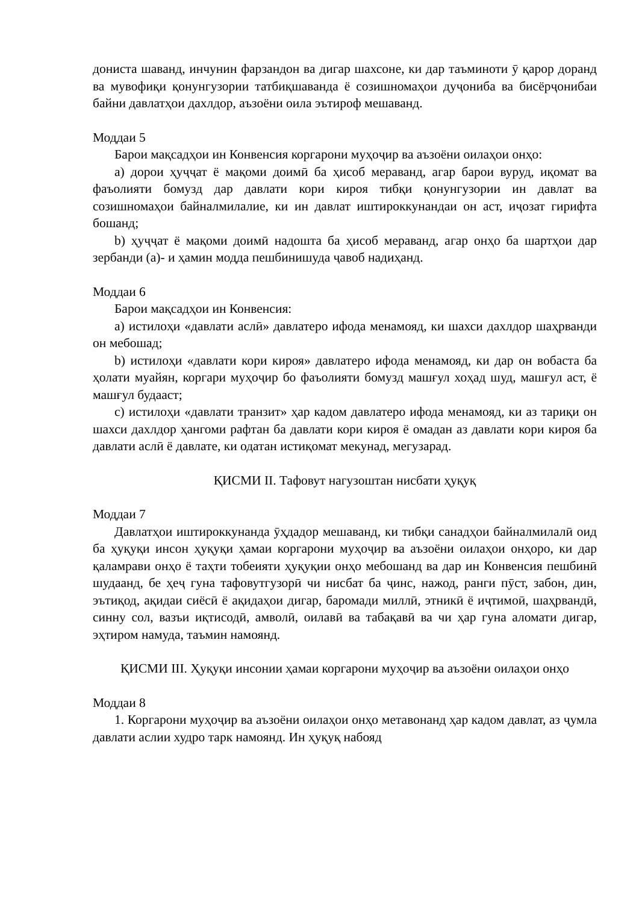дониста шаванд, инчунин фарзандон ва дигар шахсоне, ки дар таъминоти ӯ қарор доранд ва мувофиқи қонунгузории татбиқшаванда ё созишномаҳои дуҷониба ва бисёрҷонибаи байни давлатҳои дахлдор, аъзоёни оила эътироф мешаванд.
Моддаи 5
Барои мақсадҳои ин Конвенсия коргарони муҳоҷир ва аъзоёни оилаҳои онҳо:
a) дорои ҳуҷҷат ё мақоми доимӣ ба ҳисоб мераванд, агар барои вуруд, иқомат ва фаъолияти бомузд дар давлати кори кироя тибқи қонунгузории ин давлат ва созишномаҳои байналмилалие, ки ин давлат иштироккунандаи он аст, иҷозат гирифта бошанд;
b) ҳуҷҷат ё мақоми доимӣ надошта ба ҳисоб мераванд, агар онҳо ба шартҳои дар зербанди (a)- и ҳамин модда пешбинишуда ҷавоб надиҳанд.
Моддаи 6
Барои мақсадҳои ин Конвенсия:
a) истилоҳи «давлати аслӣ» давлатеро ифода менамояд, ки шахси дахлдор шаҳрванди он мебошад;
b) истилоҳи «давлати кори кироя» давлатеро ифода менамояд, ки дар он вобаста ба ҳолати муайян, коргари муҳоҷир бо фаъолияти бомузд машғул хоҳад шуд, машғул аст, ё машғул будааст;
c) истилоҳи «давлати транзит» ҳар кадом давлатеро ифода менамояд, ки аз тариқи он шахси дахлдор ҳангоми рафтан ба давлати кори кироя ё омадан аз давлати кори кироя ба давлати аслӣ ё давлате, ки одатан истиқомат мекунад, мегузарад.
ҚИСМИ II. Тафовут нагузоштан нисбати ҳуқуқ
Моддаи 7
Давлатҳои иштироккунанда ӯҳдадор мешаванд, ки тибқи санадҳои байналмилалӣ оид ба ҳуқуқи инсон ҳуқуқи ҳамаи коргарони муҳоҷир ва аъзоёни оилаҳои онҳоро, ки дар қаламрави онҳо ё таҳти тобеияти ҳуқуқии онҳо мебошанд ва дар ин Конвенсия пешбинӣ шудаанд, бе ҳеҷ гуна тафовутгузорӣ чи нисбат ба ҷинс, нажод, ранги пӯст, забон, дин, эътиқод, ақидаи сиёсӣ ё ақидаҳои дигар, баромади миллӣ, этникӣ ё иҷтимоӣ, шаҳрвандӣ, синну сол, вазъи иқтисодӣ, амволӣ, оилавӣ ва табақавӣ ва чи ҳар гуна аломати дигар, эҳтиром намуда, таъмин намоянд.
ҚИСМИ III. Ҳуқуқи инсонии ҳамаи коргарони муҳоҷир ва аъзоёни оилаҳои онҳо
Моддаи 8
1. Коргарони муҳоҷир ва аъзоёни оилаҳои онҳо метавонанд ҳар кадом давлат, аз ҷумла давлати аслии худро тарк намоянд. Ин ҳуқуқ набояд